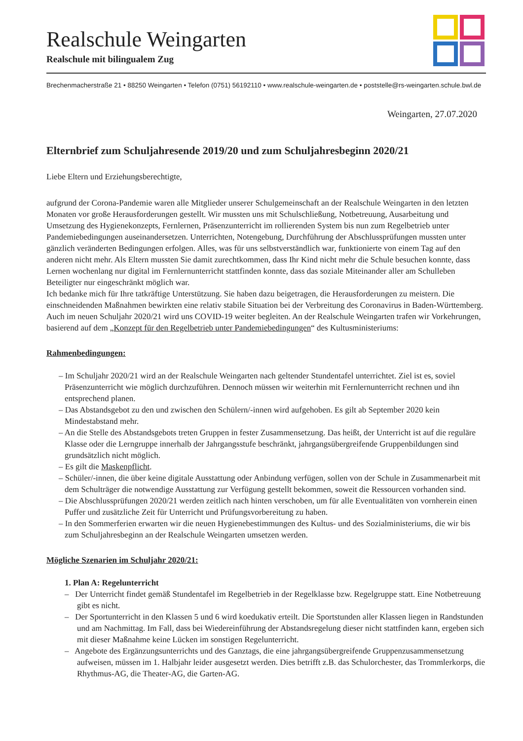Realschule Weingarten
Realschule mit bilingualem Zug
Brechenmacherstraße 21 • 88250 Weingarten • Telefon (0751) 56192110 • www.realschule-weingarten.de • poststelle@rs-weingarten.schule.bwl.de
Weingarten, 27.07.2020
Elternbrief zum Schuljahresende 2019/20 und zum Schuljahresbeginn 2020/21
Liebe Eltern und Erziehungsberechtigte,
aufgrund der Corona-Pandemie waren alle Mitglieder unserer Schulgemeinschaft an der Realschule Weingarten in den letzten Monaten vor große Herausforderungen gestellt. Wir mussten uns mit Schulschließung, Notbetreuung, Ausarbeitung und Umsetzung des Hygienekonzepts, Fernlernen, Präsenzunterricht im rollierenden System bis nun zum Regelbetrieb unter Pandemiebedingungen auseinandersetzen. Unterrichten, Notengebung, Durchführung der Abschlussprüfungen mussten unter gänzlich veränderten Bedingungen erfolgen. Alles, was für uns selbstverständlich war, funktionierte von einem Tag auf den anderen nicht mehr. Als Eltern mussten Sie damit zurechtkommen, dass Ihr Kind nicht mehr die Schule besuchen konnte, dass Lernen wochenlang nur digital im Fernlernunterricht stattfinden konnte, dass das soziale Miteinander aller am Schulleben Beteiligter nur eingeschränkt möglich war.
Ich bedanke mich für Ihre tatkräftige Unterstützung. Sie haben dazu beigetragen, die Herausforderungen zu meistern. Die einschneidenden Maßnahmen bewirkten eine relativ stabile Situation bei der Verbreitung des Coronavirus in Baden-Württemberg.
Auch im neuen Schuljahr 2020/21 wird uns COVID-19 weiter begleiten. An der Realschule Weingarten trafen wir Vorkehrungen, basierend auf dem „Konzept für den Regelbetrieb unter Pandemiebedingungen“ des Kultusministeriums:
Rahmenbedingungen:
– Im Schuljahr 2020/21 wird an der Realschule Weingarten nach geltender Stundentafel unterrichtet. Ziel ist es, soviel Präsenzunterricht wie möglich durchzuführen. Dennoch müssen wir weiterhin mit Fernlernunterricht rechnen und ihn entsprechend planen.
– Das Abstandsgebot zu den und zwischen den Schülern/-innen wird aufgehoben. Es gilt ab September 2020 kein Mindestabstand mehr.
– An die Stelle des Abstandsgebots treten Gruppen in fester Zusammensetzung. Das heißt, der Unterricht ist auf die reguläre Klasse oder die Lerngruppe innerhalb der Jahrgangsstufe beschränkt, jahrgangsübergreifende Gruppenbildungen sind grundsätzlich nicht möglich.
– Es gilt die Maskenpflicht.
– Schüler/-innen, die über keine digitale Ausstattung oder Anbindung verfügen, sollen von der Schule in Zusammenarbeit mit dem Schulträger die notwendige Ausstattung zur Verfügung gestellt bekommen, soweit die Ressourcen vorhanden sind.
– Die Abschlussprüfungen 2020/21 werden zeitlich nach hinten verschoben, um für alle Eventualitäten von vornherein einen Puffer und zusätzliche Zeit für Unterricht und Prüfungsvorbereitung zu haben.
– In den Sommerferien erwarten wir die neuen Hygienebestimmungen des Kultus- und des Sozialministeriums, die wir bis zum Schuljahresbeginn an der Realschule Weingarten umsetzen werden.
Mögliche Szenarien im Schuljahr 2020/21:
1. Plan A: Regelunterricht
– Der Unterricht findet gemäß Stundentafel im Regelbetrieb in der Regelklasse bzw. Regelgruppe statt. Eine Notbetreuung gibt es nicht.
– Der Sportunterricht in den Klassen 5 und 6 wird koedukativ erteilt. Die Sportstunden aller Klassen liegen in Randstunden und am Nachmittag. Im Fall, dass bei Wiedereinführung der Abstandsregelung dieser nicht stattfinden kann, ergeben sich mit dieser Maßnahme keine Lücken im sonstigen Regelunterricht.
– Angebote des Ergänzungsunterrichts und des Ganztags, die eine jahrgangsübergreifende Gruppenzusammensetzung aufweisen, müssen im 1. Halbjahr leider ausgesetzt werden. Dies betrifft z.B. das Schulorchester, das Trommlerkorps, die Rhythmus-AG, die Theater-AG, die Garten-AG.